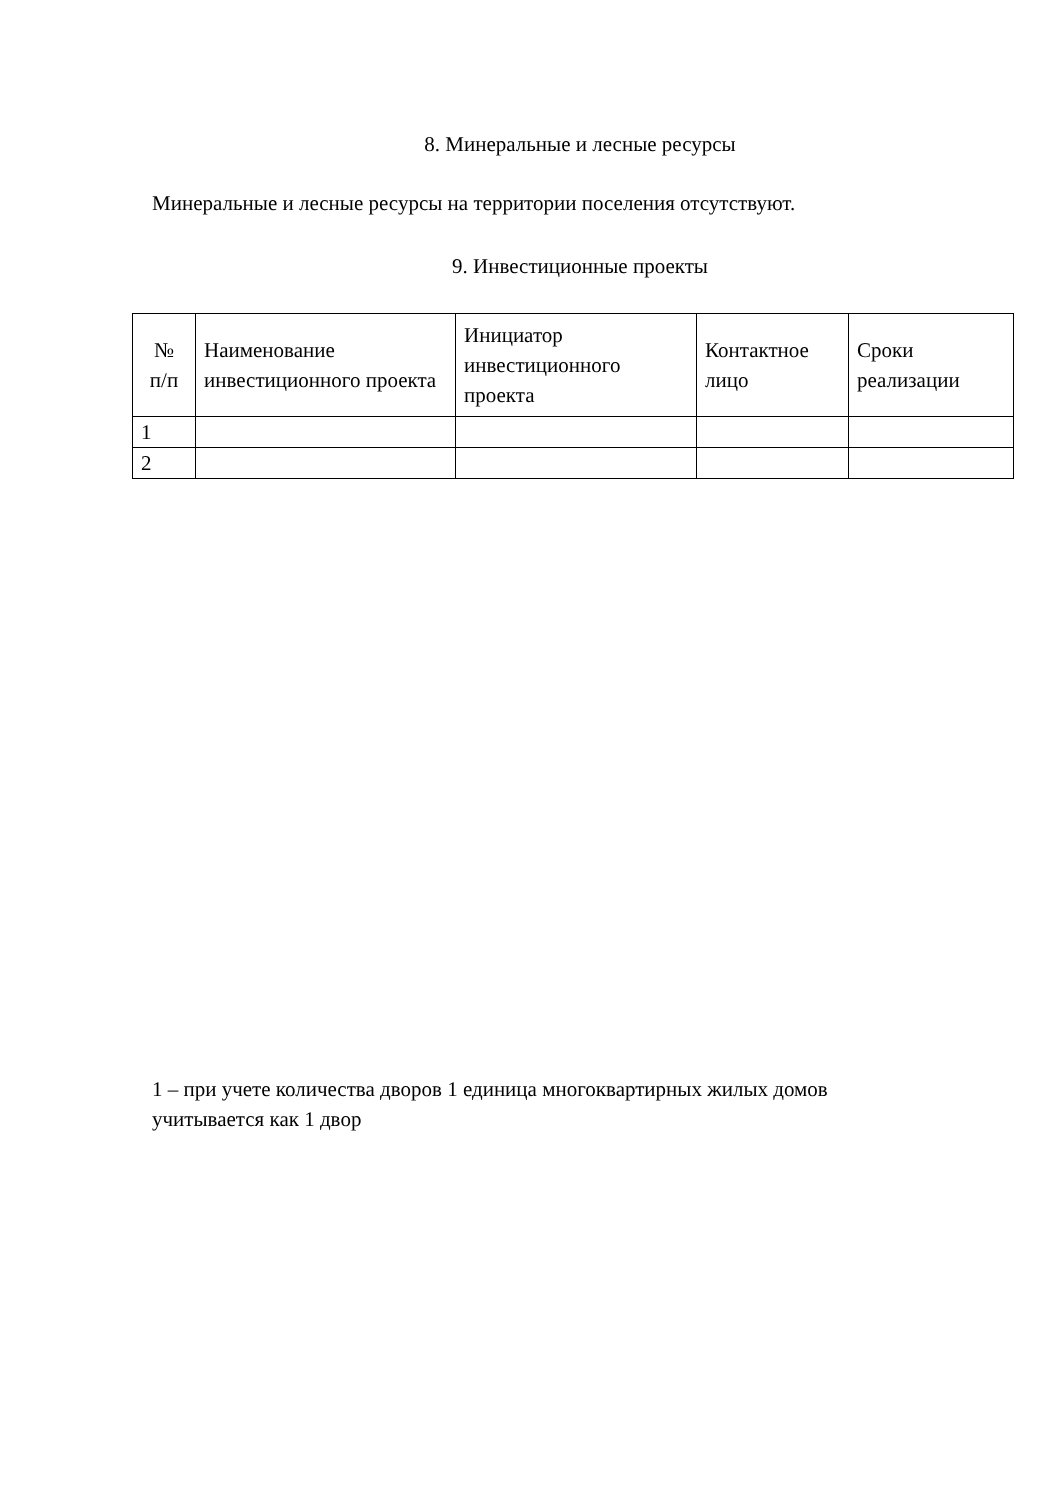8. Минеральные и лесные ресурсы
Минеральные и лесные ресурсы на территории поселения отсутствуют.
9. Инвестиционные проекты
| № п/п | Наименование инвестиционного проекта | Инициатор инвестиционного проекта | Контактное лицо | Сроки реализации |
| --- | --- | --- | --- | --- |
| 1 | | | | |
| 2 | | | | |
1 – при учете количества дворов 1 единица многоквартирных жилых домов учитывается как 1 двор